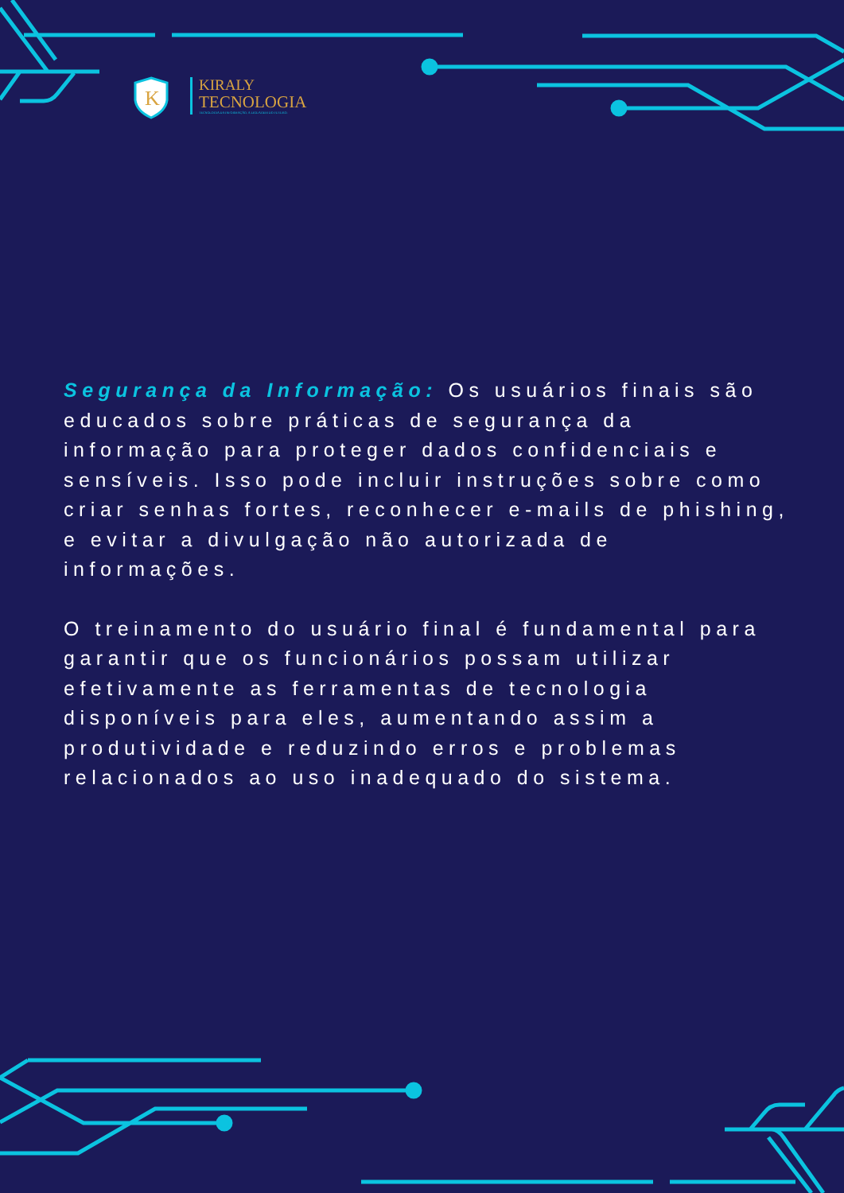K
KIRALY
TECNOLOGIA
TECNOLOGIA DA INFORMAÇÃO, A LIGUAGEM DO FUTURO.
Segurança da Informação: Os usuários finais são educados sobre práticas de segurança da informação para proteger dados confidenciais e sensíveis. Isso pode incluir instruções sobre como criar senhas fortes, reconhecer e-mails de phishing, e evitar a divulgação não autorizada de informações.
O treinamento do usuário final é fundamental para garantir que os funcionários possam utilizar efetivamente as ferramentas de tecnologia disponíveis para eles, aumentando assim a produtividade e reduzindo erros e problemas relacionados ao uso inadequado do sistema.